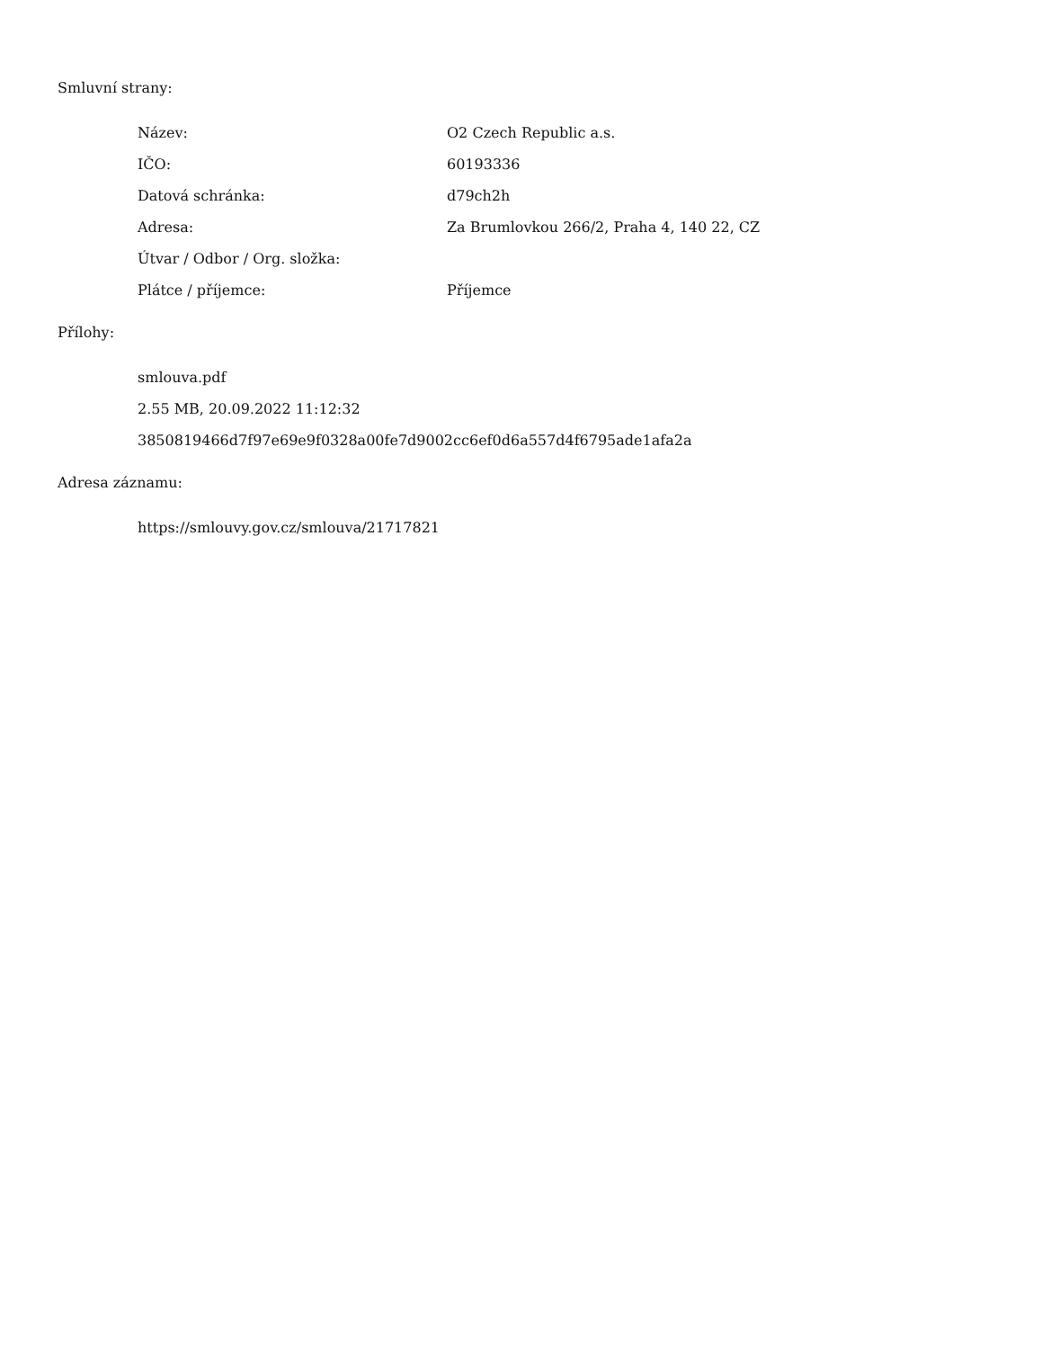Smluvní strany:
| Název: | O2 Czech Republic a.s. |
| IČO: | 60193336 |
| Datová schránka: | d79ch2h |
| Adresa: | Za Brumlovkou 266/2, Praha 4, 140 22, CZ |
| Útvar / Odbor / Org. složka: | |
| Plátce / příjemce: | Příjemce |
Přílohy:
smlouva.pdf
2.55 MB, 20.09.2022 11:12:32
3850819466d7f97e69e9f0328a00fe7d9002cc6ef0d6a557d4f6795ade1afa2a
Adresa záznamu:
https://smlouvy.gov.cz/smlouva/21717821